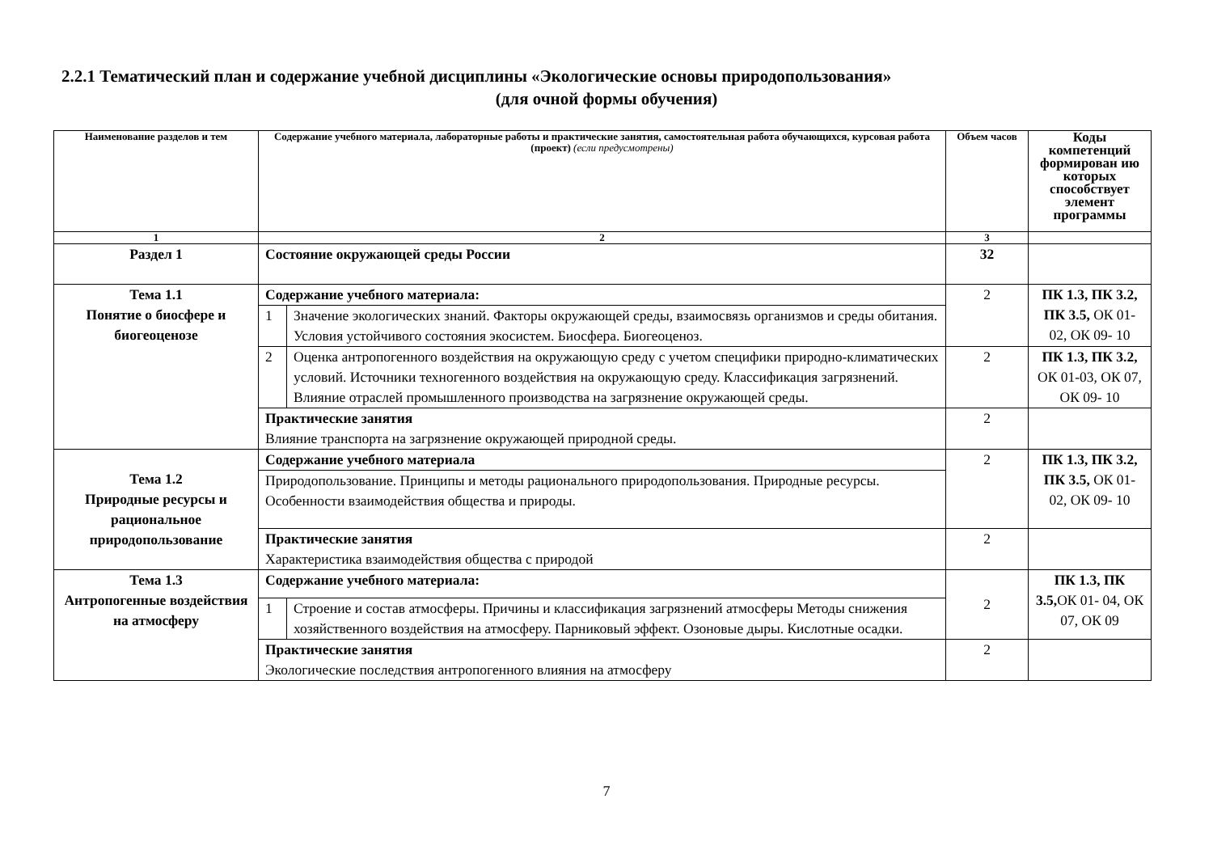2.2.1 Тематический план и содержание учебной дисциплины «Экологические основы природопользования»
(для очной формы обучения)
| Наименование разделов и тем | Содержание учебного материала, лабораторные работы и практические занятия, самостоятельная работа обучающихся, курсовая работа (проект) (если предусмотрены) | | Объем часов | Коды компетенций формирован ию которых способствует элемент программы |
| --- | --- | --- | --- | --- |
| 1 | 2 | | 3 | |
| Раздел 1 | Состояние окружающей среды России | | 32 | |
| Тема 1.1 Понятие о биосфере и биогеоценозе | Содержание учебного материала: | | 2 | ПК 1.3, ПК 3.2, ПК 3.5, ОК 01- 02, ОК 09- 10 |
| | 1 | Значение экологических знаний. Факторы окружающей среды, взаимосвязь организмов и среды обитания. Условия устойчивого состояния экосистем. Биосфера. Биогеоценоз. | | |
| | 2 | Оценка антропогенного воздействия на окружающую среду с учетом специфики природно-климатических условий. Источники техногенного воздействия на окружающую среду. Классификация загрязнений. Влияние отраслей промышленного производства на загрязнение окружающей среды. | 2 | ПК 1.3, ПК 3.2, ОК 01-03, ОК 07, ОК 09- 10 |
| | Практические занятия Влияние транспорта на загрязнение окружающей природной среды. | | 2 | |
| Тема 1.2 Природные ресурсы и рациональное природопользование | Содержание учебного материала | | 2 | ПК 1.3, ПК 3.2, ПК 3.5, ОК 01- 02, ОК 09- 10 |
| | Природопользование. Принципы и методы рационального природопользования. Природные ресурсы. Особенности взаимодействия общества и природы. | | | |
| | Практические занятия Характеристика взаимодействия общества с природой | | 2 | |
| Тема 1.3 Антропогенные воздействия на атмосферу | Содержание учебного материала: | | 2 | ПК 1.3, ПК 3.5, ОК 01- 04, ОК 07, ОК 09 |
| | 1 | Строение и состав атмосферы. Причины и классификация загрязнений атмосферы Методы снижения хозяйственного воздействия на атмосферу. Парниковый эффект. Озоновые дыры. Кислотные осадки. | | |
| | Практические занятия Экологические последствия антропогенного влияния на атмосферу | | 2 | |
7